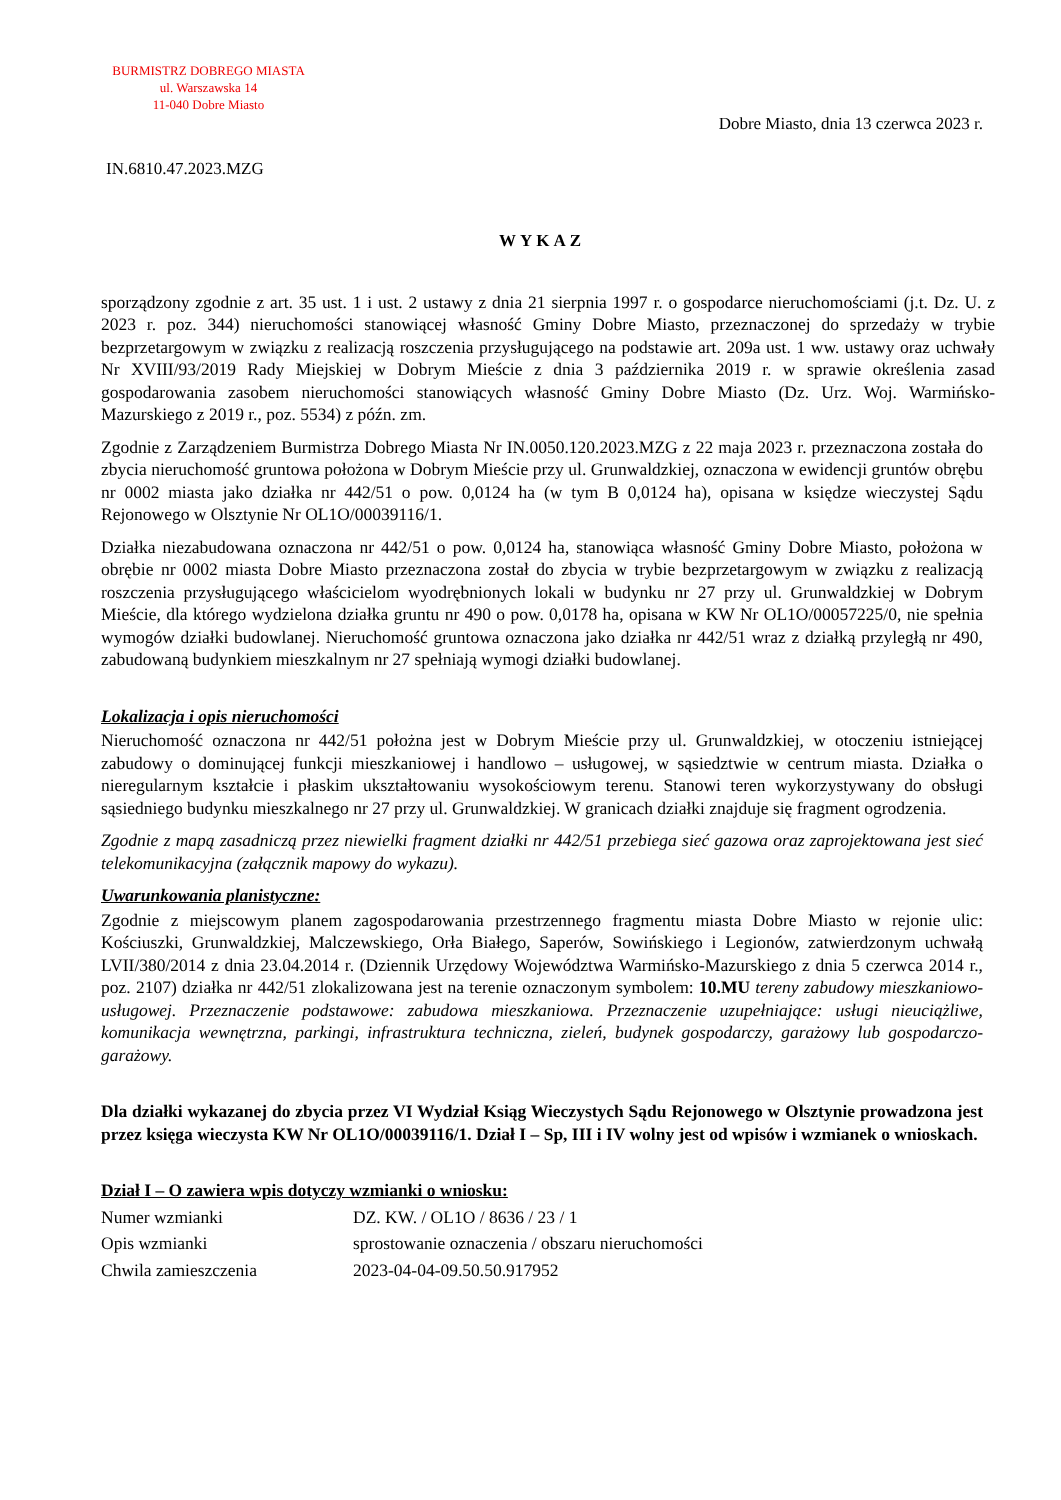BURMISTRZ DOBREGO MIASTA
ul. Warszawska 14
11-040 Dobre Miasto
Dobre Miasto, dnia 13 czerwca 2023 r.
IN.6810.47.2023.MZG
WYKAZ
sporządzony zgodnie z art. 35 ust. 1 i ust. 2 ustawy z dnia 21 sierpnia 1997 r. o gospodarce nieruchomościami (j.t. Dz. U. z 2023 r. poz. 344) nieruchomości stanowiącej własność Gminy Dobre Miasto, przeznaczonej do sprzedaży w trybie bezprzetargowym w związku z realizacją roszczenia przysługującego na podstawie art. 209a ust. 1 ww. ustawy oraz uchwały Nr XVIII/93/2019 Rady Miejskiej w Dobrym Mieście z dnia 3 października 2019 r. w sprawie określenia zasad gospodarowania zasobem nieruchomości stanowiących własność Gminy Dobre Miasto (Dz. Urz. Woj. Warmińsko-Mazurskiego z 2019 r., poz. 5534) z późn. zm.
Zgodnie z Zarządzeniem Burmistrza Dobrego Miasta Nr IN.0050.120.2023.MZG z 22 maja 2023 r. przeznaczona została do zbycia nieruchomość gruntowa położona w Dobrym Mieście przy ul. Grunwaldzkiej, oznaczona w ewidencji gruntów obrębu nr 0002 miasta jako działka nr 442/51 o pow. 0,0124 ha (w tym B 0,0124 ha), opisana w księdze wieczystej Sądu Rejonowego w Olsztynie Nr OL1O/00039116/1.
Działka niezabudowana oznaczona nr 442/51 o pow. 0,0124 ha, stanowiąca własność Gminy Dobre Miasto, położona w obrębie nr 0002 miasta Dobre Miasto przeznaczona został do zbycia w trybie bezprzetargowym w związku z realizacją roszczenia przysługującego właścicielom wyodrębnionych lokali w budynku nr 27 przy ul. Grunwaldzkiej w Dobrym Mieście, dla którego wydzielona działka gruntu nr 490 o pow. 0,0178 ha, opisana w KW Nr OL1O/00057225/0, nie spełnia wymogów działki budowlanej. Nieruchomość gruntowa oznaczona jako działka nr 442/51 wraz z działką przyległą nr 490, zabudowaną budynkiem mieszkalnym nr 27 spełniają wymogi działki budowlanej.
Lokalizacja i opis nieruchomości
Nieruchomość oznaczona nr 442/51 położna jest w Dobrym Mieście przy ul. Grunwaldzkiej, w otoczeniu istniejącej zabudowy o dominującej funkcji mieszkaniowej i handlowo – usługowej, w sąsiedztwie w centrum miasta. Działka o nieregularnym kształcie i płaskim ukształtowaniu wysokościowym terenu. Stanowi teren wykorzystywany do obsługi sąsiedniego budynku mieszkalnego nr 27 przy ul. Grunwaldzkiej. W granicach działki znajduje się fragment ogrodzenia.
Zgodnie z mapą zasadniczą przez niewielki fragment działki nr 442/51 przebiega sieć gazowa oraz zaprojektowana jest sieć telekomunikacyjna (załącznik mapowy do wykazu).
Uwarunkowania planistyczne:
Zgodnie z miejscowym planem zagospodarowania przestrzennego fragmentu miasta Dobre Miasto w rejonie ulic: Kościuszki, Grunwaldzkiej, Malczewskiego, Orła Białego, Saperów, Sowińskiego i Legionów, zatwierdzonym uchwałą LVII/380/2014 z dnia 23.04.2014 r. (Dziennik Urzędowy Województwa Warmińsko-Mazurskiego z dnia 5 czerwca 2014 r., poz. 2107) działka nr 442/51 zlokalizowana jest na terenie oznaczonym symbolem: 10.MU tereny zabudowy mieszkaniowo-usługowej. Przeznaczenie podstawowe: zabudowa mieszkaniowa. Przeznaczenie uzupełniające: usługi nieuciążliwe, komunikacja wewnętrzna, parkingi, infrastruktura techniczna, zieleń, budynek gospodarczy, garażowy lub gospodarczo-garażowy.
Dla działki wykazanej do zbycia przez VI Wydział Ksiąg Wieczystych Sądu Rejonowego w Olsztynie prowadzona jest przez księga wieczysta KW Nr OL1O/00039116/1. Dział I – Sp, III i IV wolny jest od wpisów i wzmianek o wnioskach.
Dział I – O zawiera wpis dotyczy wzmianki o wniosku:
| Numer wzmianki | DZ. KW. / OL1O / 8636 / 23 / 1 |
| Opis wzmianki | sprostowanie oznaczenia / obszaru nieruchomości |
| Chwila zamieszczenia | 2023-04-04-09.50.50.917952 |